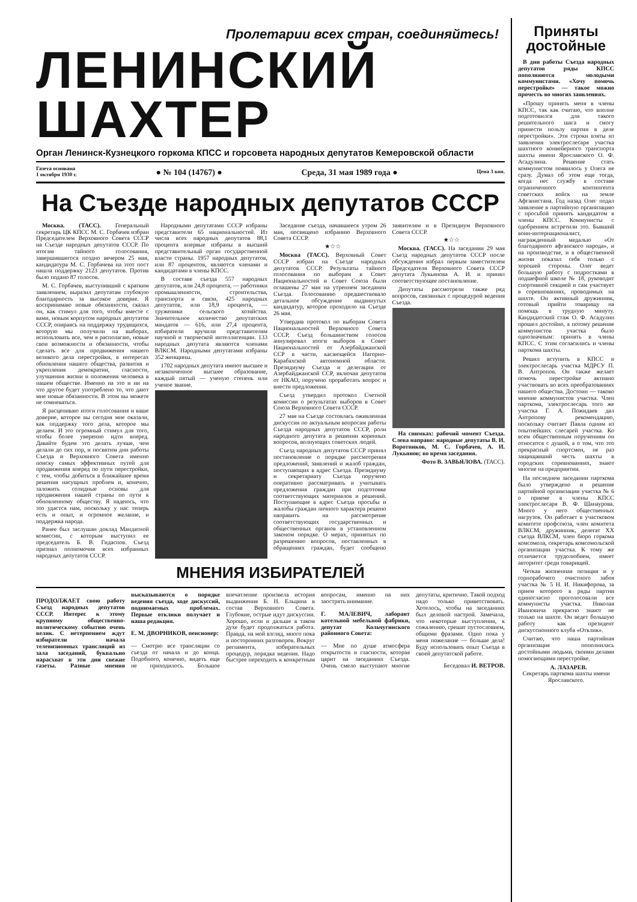Пролетарии всех стран, соединяйтесь!
ЛЕНИНСКИЙ
ШАХТЕР
Орган Ленинск-Кузнецкого горкома КПСС и горсовета народных депутатов Кемеровской области
Газета основана
1 октября 1930 г. ● № 104 (14767) ● Среда, 31 мая 1989 года ● Цена 3 коп.
На Съезде народных депутатов СССР
Москва. (ТАСС). Генеральный секретарь ЦК КПСС М. С. Горбачев избран Председателем Верховного Совета СССР на Съезде народных депутатов СССР. По итогам тайного голосования, завершившегося поздно вечером 25 мая, кандидатура М. С. Горбачева на этот пост нашла поддержку 2123 депутатов. Против было подано 87 голосов.
М. С. Горбачев, выступивший с кратким заявлением, выразил депутатам глубокую благодарность за высокое доверие. Я воспринимаю новые обязанности, сказал он, как стимул для того, чтобы вместе с вами, новым корпусом народных депутатов СССР, опираясь на поддержку трудящихся, которую мы получили на выборах, использовать все, чем я располагаю, новые свои возможности и обязанности, чтобы сделать все для продвижения нашего великого дела перестройки, в интересах обновления нашего общества, развития и укрепления демократии, гласности, улучшения жизни и положения человека в нашем обществе. Именно на это и ни на что другое будет употреблено то, что дают мне новые обязанности. В этом вы можете не сомневаться.
Я расцениваю итоги голосования и ваше доверие, которое вы сегодня мне оказали, как поддержку того дела, которое мы делаем. И это огромный стимул для того, чтобы более уверенно идти вперед. Давайте будем это делать лучше, чем делали до сих пор, и посвятим дни работы Съезда и Верховного Совета именно поиску самых эффективных путей для продвижения вперед по пути перестройки, с тем, чтобы добиться в ближайшее время решения насущных проблем и, конечно, заложить солидные основы для продвижения нашей страны по пути к обновленному обществу. Я надеюсь, что это удастся нам, поскольку у нас теперь есть и опыт, и огромное желание, и поддержка народа.
Ранее был заслушан доклад Мандатной комиссии, с которым выступил ее председатель Б. В. Гидаспов. Съезд признал полномочия всех избранных народных депутатов СССР.
Народными депутатами СССР избраны представители 65 национальностей. Из числа всех народных депутатов 88,1 процента впервые избраны в высший представительный орган государственной власти страны. 1957 народных депутатов, или 87 процентов, являются членами и кандидатами в члены КПСС.
В составе съезда 557 народных депутатов, или 24,8 процента, — работники промышленности, строительства, транспорта и связи, 425 народных депутатов, или 18,9 процента, — труженики сельского хозяйства. Значительное количество депутатских мандатов — 616, или 27,4 процента, избиратели вручили представителям научной и творческой интеллигенции. 133 народных депутата являются членами ВЛКСМ. Народными депутатами избраны 352 женщины.
1702 народных депутата имеют высшее и незаконченное высшее образование, каждый пятый — ученую степень или ученое звание.
Заседание съезда, начавшееся утром 26 мая, посвящено избранию Верховного Совета СССР.
★☆☆
Москва (ТАСС). Верховный Совет СССР избран на Съезде народных депутатов СССР. Результаты тайного голосования по выборам в Совет Национальностей и Совет Союза были оглашены 27 мая на утреннем заседании Съезда. Голосованию предшествовало детальное обсуждение выдвинутых кандидатур, которое проходило на Съезде 26 мая.
Утвердив протокол по выборам Совета Национальностей Верховного Совета СССР, Съезд большинством голосов аннулировал итоги выборов в Совет Национальностей от Азербайджанской ССР в части, касающейся Нагорно-Карабахской автономной области. Президиуму Съезда и делегации от Азербайджанской ССР, включая депутатов от НКАО, поручено проработать вопрос и внести предложения.
Съезд утвердил протокол Счетной комиссии о результатах выборов в Совет Союза Верховного Совета СССР.
27 мая на Съезде состоялась оживленная дискуссия по актуальным вопросам работы Съезда народных депутатов СССР, роли народного депутата в решении коренных вопросов, волнующих советских людей.
Съезд народных депутатов СССР принял постановление о порядке рассмотрения предложений, заявлений и жалоб граждан, поступающих в адрес Съезда. Президиуму и секретариату Съезда поручено оперативно рассматривать и учитывать предложения граждан при подготовке соответствующих материалов и решений. Поступающие в адрес Съезда просьбы и жалобы граждан личного характера решено направить на рассмотрение соответствующих государственных и общественных органов в установленном законом порядке. О мерах, принятых по разрешению вопросов, поставленных в обращениях граждан, будет сообщено заявителям и в Президиум Верховного Совета СССР.
★☆☆
Москва. (ТАСС). На заседании 29 мая Съезд народных депутатов СССР после обсуждения избрал первым заместителем Председателя Верховного Совета СССР депутата Лукьянова А. И. и принял соответствующее постановление.
Депутаты рассмотрели также ряд вопросов, связанных с процедурой ведения Съезда.
На снимках: рабочий момент Съезда. Слева направо: народные депутаты В. И. Воротников, М. С. Горбачев, А. И. Лукьянов; во время заседания.
Фото В. ЗАВЬЯЛОВА. (ТАСС).
МНЕНИЯ ИЗБИРАТЕЛЕЙ
ПРОДОЛЖАЕТ свою работу Съезд народных депутатов СССР. Интерес к этому крупному общественно-политическому событию очень велик. С нетерпением ждут избиратели начала телевизионных трансляций из зала заседаний, буквально нарасхват в эти дни свежие газеты. Разные мнения высказываются о порядке ведения съезда, ходе дискуссий, поднимаемых проблемах. Первые отклики получает и наша редакция.
Е. М. ДВОРНИКОВ, пенсионер:
— Смотрю все трансляции со съезда от начала и до конца. Подобного, конечно, видеть еще не приходилось. Большое впечатление произвела история выдвижения Б. Н. Ельцина в состав Верховного Совета. Глубокие, острые идут дискуссии. Хорошо, если и дальше в таком духе будет продолжаться работа. Правда, на мой взгляд, много пока и посторонних разговоров. Вокруг регламента, избирательных процедур, порядка ведения. Надо быстрее переходить к конкретным вопросам, именно на них заострять внимание.
Г. МАЛЕВИЧ, лаборант котельной мебельной фабрики, депутат Кольчугинского районного Совета:
— Мне по душе атмосфера открытости и гласности, которая царит на заседаниях Съезда. Очень смело выступают многие депутаты, критично. Такой подход надо только приветствовать. Хотелось, чтобы на заседаниях был деловой настрой. Замечала, что некоторые выступления, к сожалению, грешат пустословием, общими фразами. Одно пока у меня пожелание — больше дела! Буду использовать опыт Съезда в своей депутатской работе.
Беседовал И. ВЕТРОВ.
Приняты достойные
В дни работы Съезда народных депутатов ряды КПСС пополняются молодыми коммунистами. «Хочу помочь перестройке» — такое можно прочесть во многих заявлениях.
«Прошу принять меня в члены КПСС, так как считаю, что вполне подготовился для такого решительного шага и смогу принести пользу партии в деле перестройки». Эти строки взяты из заявления электрослесаря участка шахтного конвейерного транспорта шахты имени Ярославского О. Ф. Асадулина. Решение стать коммунистом появилось у Олега не сразу. Думал об этом еще тогда, когда нес службу в составе ограниченного контингента советских войск на земле Афганистана. Год назад Олег подал заявление в партийную организацию с просьбой принять кандидатом в члены КПСС. Коммунисты с одобрением встретили это. Бывший воин-интернационалист, награжденный медалью «От благодарного афганского народа», и на производстве, и в общественной жизни показал себя только с хорошей стороны. Олег ведет большую работу с подростками в подшефной школе № 18, руководит спортивной секцией и сам участвует в соревнованиях, проводимых на шахте. Он активный дружинник, готовый прийти товарищу на помощь в трудную минуту. Кандидатский стаж О. Ф. Асадулин прошел достойно, а потому решение коммунистов участка было однозначным: принять в члены КПСС. С этим согласились и члены парткома шахты.
Решил вступить в КПСС и электрослесарь участка МДРСУ П. В. Антропов. Он также желает помочь перестройке активно участвовать во всех преобразованиях нашего общества. Достоин — таково мнение коммунистов участка. Член парткома, электрослесарь того же участка Г. А. Пожидаев дал Антропову рекомендацию, поскольку считает Павла одним из опытнейших слесарей участка. Ко всем общественным поручениям он относится с душой, а о том, что это прекрасный спортсмен, не раз защищавший честь шахты в городских соревнованиях, знают многие на предприятии.
На последнем заседании парткома было утверждено и решение партийной организации участка № 6 о приеме в члены КПСС электрослесаря В. Ф. Шанаурова. Много у него общественных нагрузок. Он работает в участковом комитете профсоюза, член комитета ВЛКСМ, дружинник, делегат XX съезда ВЛКСМ, член бюро горкома комсомола, секретарь комсомольской организации участка. К тому же отличается трудолюбием, имеет авторитет среди товарищей.
Четкая жизненная позиция и у горнорабочего очистного забоя участка № 5 Н. И. Никифорова, за прием которого в ряды партии единогласно проголосовали все коммунисты участка. Николая Ивановича прекрасно знают не только на шахте. Он ведет большую работу как президент дискуссионного клуба «Отклик».
Считаю, что наша партийная организация пополнилась достойными людьми, своими делами помогающими перестройке.
А. ЛАЗАРЕВ.
Секретарь парткома шахты имени Ярославского.